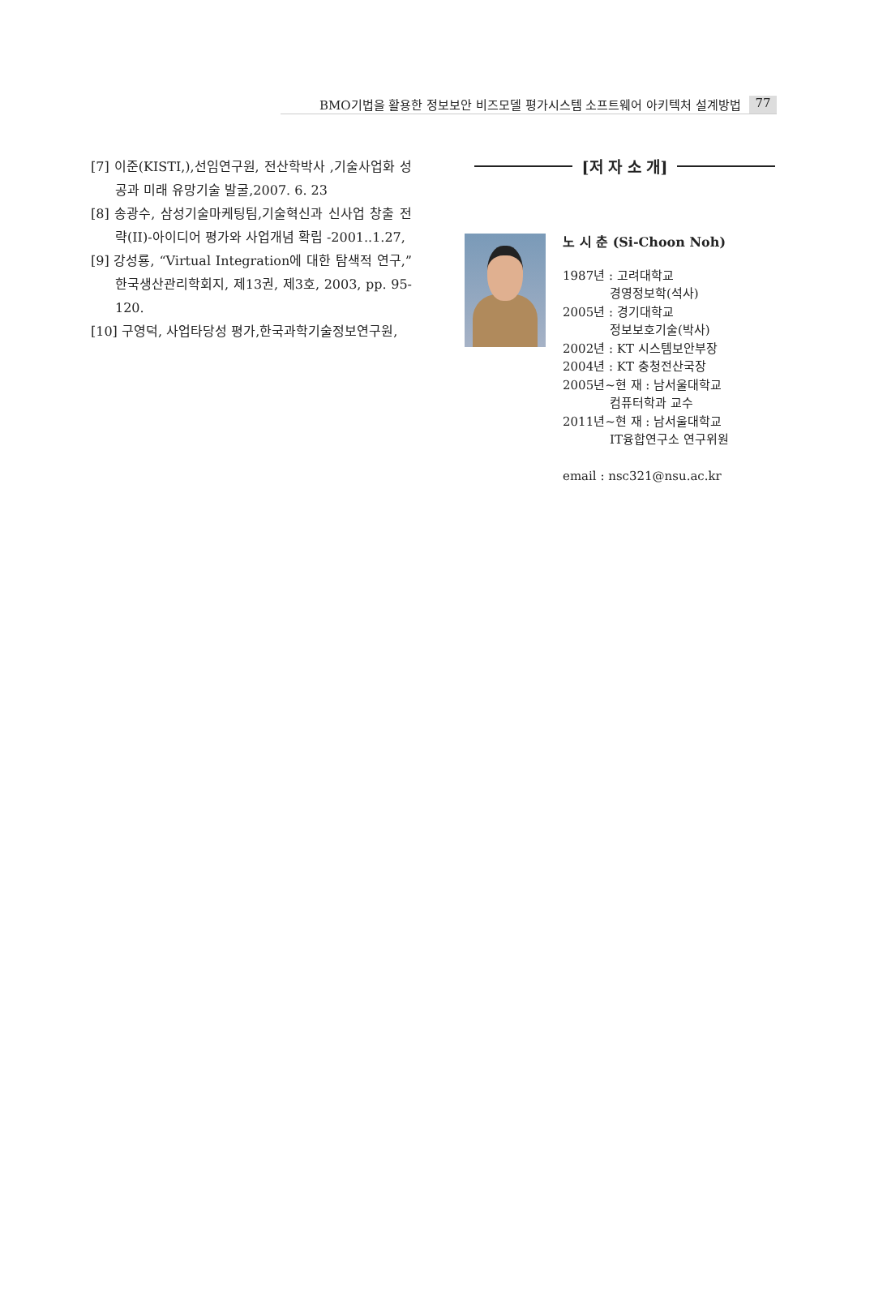BMO기법을 활용한 정보보안 비즈모델 평가시스템 소프트웨어 아키텍처 설계방법 77
[7] 이준(KISTI,),선임연구원, 전산학박사 ,기술사업화 성공과 미래 유망기술 발굴,2007. 6. 23
[8] 송광수, 삼성기술마케팅팀,기술혁신과 신사업 창출 전략(II)-아이디어 평가와 사업개념 확립 -2001..1.27,
[9] 강성룡, “Virtual Integration에 대한 탐색적 연구,” 한국생산관리학회지, 제13권, 제3호, 2003, pp. 95-120.
[10] 구영덕, 사업타당성 평가,한국과학기술정보연구원,
[저 자 소 개]
노 시 춘 (Si-Choon Noh)
1987년 : 고려대학교
경영정보학(석사)
2005년 : 경기대학교
정보보호기술(박사)
2002년 : KT 시스템보안부장
2004년 : KT 충청전산국장
2005년~현 재 : 남서울대학교
컴퓨터학과 교수
2011년~현 재 : 남서울대학교
IT융합연구소 연구위원
email : nsc321@nsu.ac.kr